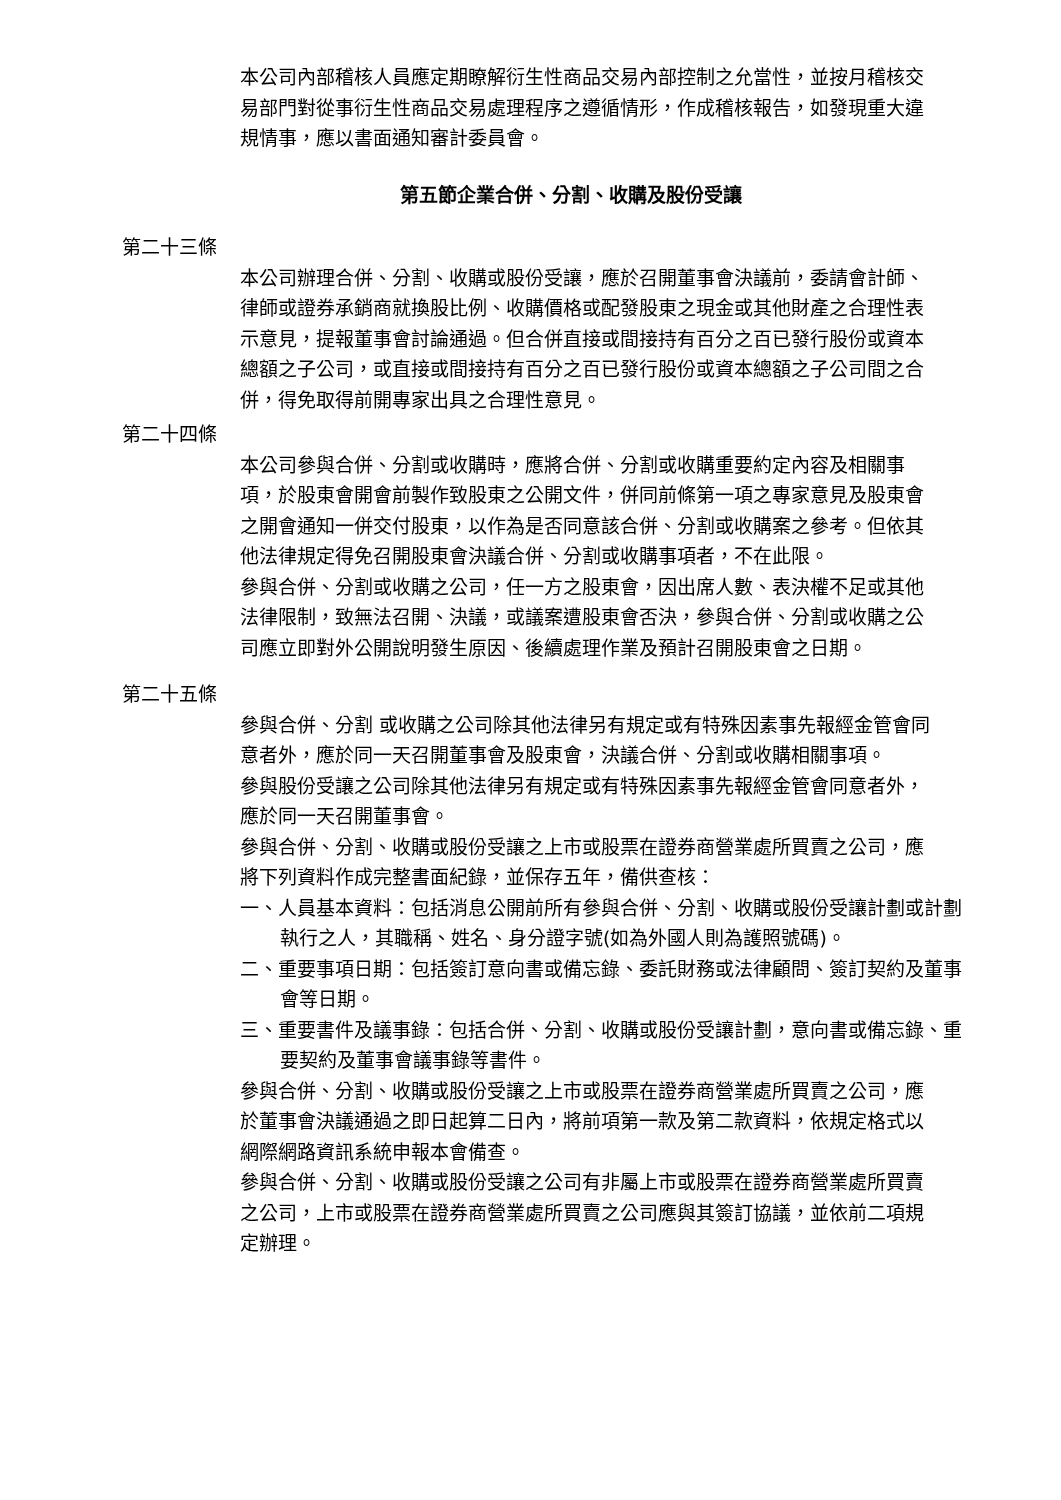本公司內部稽核人員應定期瞭解衍生性商品交易內部控制之允當性，並按月稽核交易部門對從事衍生性商品交易處理程序之遵循情形，作成稽核報告，如發現重大違規情事，應以書面通知審計委員會。
第五節企業合併、分割、收購及股份受讓
第二十三條
本公司辦理合併、分割、收購或股份受讓，應於召開董事會決議前，委請會計師、律師或證券承銷商就換股比例、收購價格或配發股東之現金或其他財產之合理性表示意見，提報董事會討論通過。但合併直接或間接持有百分之百已發行股份或資本總額之子公司，或直接或間接持有百分之百已發行股份或資本總額之子公司間之合併，得免取得前開專家出具之合理性意見。
第二十四條
本公司參與合併、分割或收購時，應將合併、分割或收購重要約定內容及相關事項，於股東會開會前製作致股東之公開文件，併同前條第一項之專家意見及股東會之開會通知一併交付股東，以作為是否同意該合併、分割或收購案之參考。但依其他法律規定得免召開股東會決議合併、分割或收購事項者，不在此限。
參與合併、分割或收購之公司，任一方之股東會，因出席人數、表決權不足或其他法律限制，致無法召開、決議，或議案遭股東會否決，參與合併、分割或收購之公司應立即對外公開說明發生原因、後續處理作業及預計召開股東會之日期。
第二十五條
參與合併、分割 或收購之公司除其他法律另有規定或有特殊因素事先報經金管會同意者外，應於同一天召開董事會及股東會，決議合併、分割或收購相關事項。
參與股份受讓之公司除其他法律另有規定或有特殊因素事先報經金管會同意者外，應於同一天召開董事會。
參與合併、分割、收購或股份受讓之上市或股票在證券商營業處所買賣之公司，應將下列資料作成完整書面紀錄，並保存五年，備供查核：
一、人員基本資料：包括消息公開前所有參與合併、分割、收購或股份受讓計劃或計劃執行之人，其職稱、姓名、身分證字號(如為外國人則為護照號碼)。
二、重要事項日期：包括簽訂意向書或備忘錄、委託財務或法律顧問、簽訂契約及董事會等日期。
三、重要書件及議事錄：包括合併、分割、收購或股份受讓計劃，意向書或備忘錄、重要契約及董事會議事錄等書件。
參與合併、分割、收購或股份受讓之上市或股票在證券商營業處所買賣之公司，應於董事會決議通過之即日起算二日內，將前項第一款及第二款資料，依規定格式以網際網路資訊系統申報本會備查。
參與合併、分割、收購或股份受讓之公司有非屬上市或股票在證券商營業處所買賣之公司，上市或股票在證券商營業處所買賣之公司應與其簽訂協議，並依前二項規定辦理。